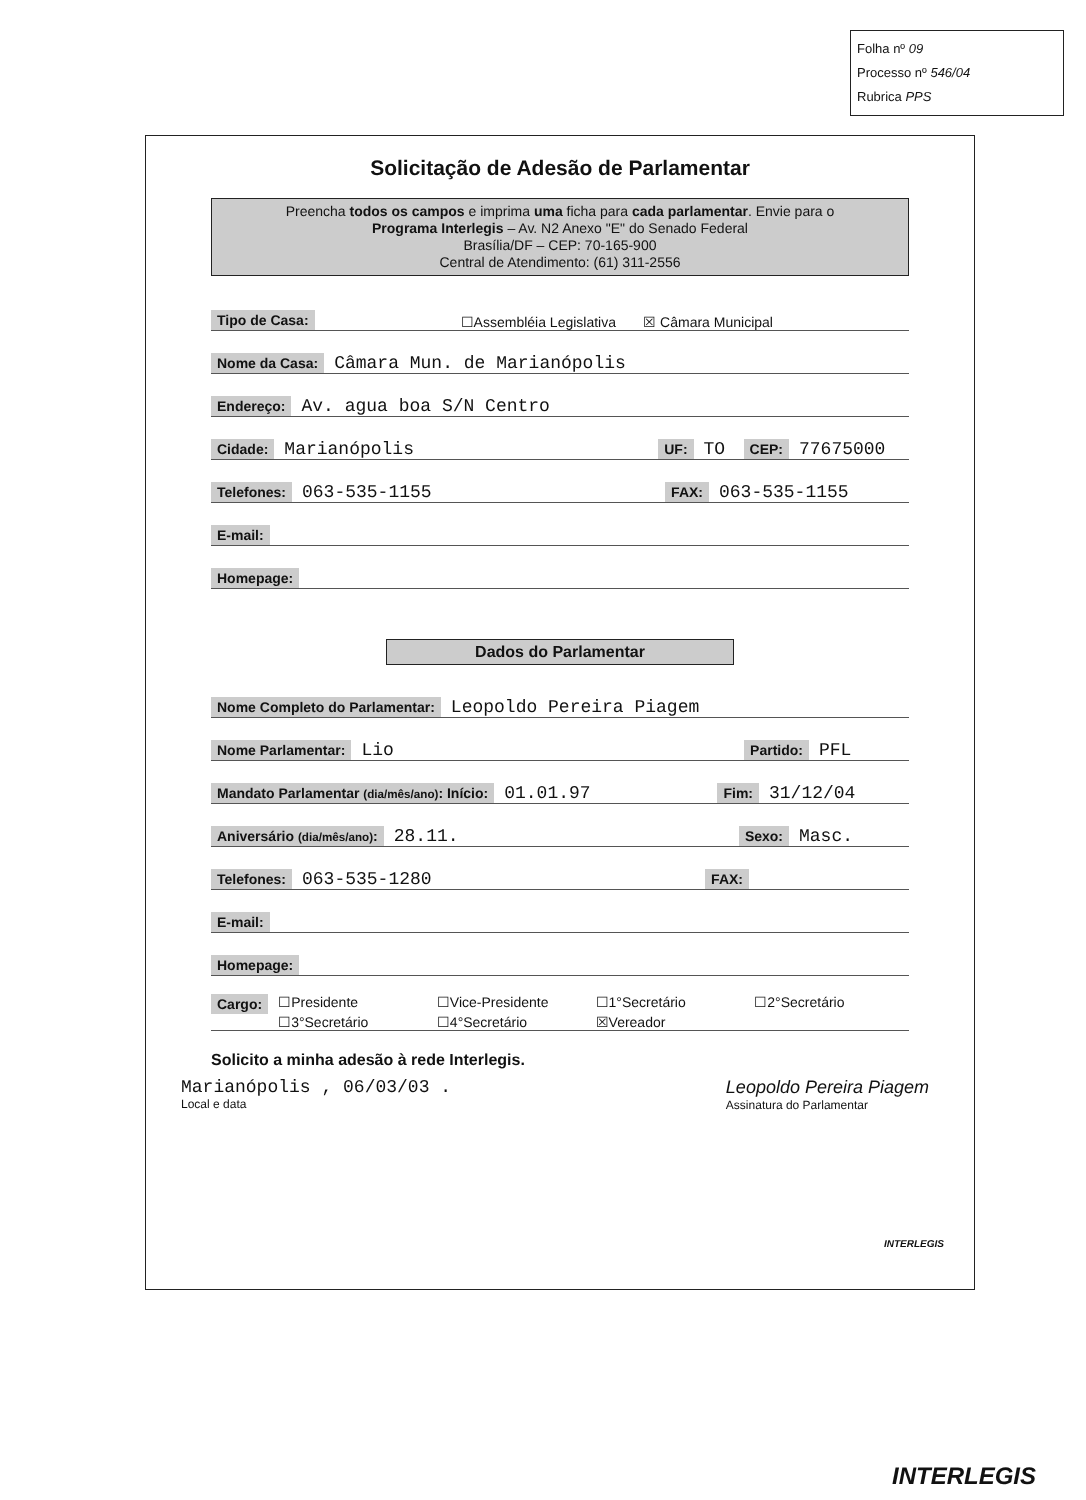Folha nº 09
Processo nº 546/04
Rubrica PPS
Solicitação de Adesão de Parlamentar
Preencha todos os campos e imprima uma ficha para cada parlamentar. Envie para o
Programa Interlegis – Av. N2 Anexo "E" do Senado Federal
Brasília/DF – CEP: 70-165-900
Central de Atendimento: (61) 311-2556
Tipo de Casa: ☐Assembléia Legislativa ☒ Câmara Municipal
Nome da Casa: Câmara Mun. de Marianópolis
Endereço: Av. agua boa S/N Centro
Cidade: Marianópolis UF: TO CEP: 77675000
Telefones: 063-535-1155 FAX: 063-535-1155
E-mail:
Homepage:
Dados do Parlamentar
Nome Completo do Parlamentar: Leopoldo Pereira Piagem
Nome Parlamentar: Lio Partido: PFL
Mandato Parlamentar (dia/mês/ano): Início: 01.01.97 Fim: 31/12/04
Aniversário (dia/mês/ano): 28.11. Sexo: Masc.
Telefones: 063-535-1280 FAX:
E-mail:
Homepage:
Cargo: ☐Presidente ☐Vice-Presidente ☐1°Secretário ☐2°Secretário ☐3°Secretário ☐4°Secretário ☒Vereador
Solicito a minha adesão à rede Interlegis.
Marianópolis , 06/03/03 .
Local e data
Leopoldo Pereira Piagem
Assinatura do Parlamentar
INTERLEGIS
INTERLEGIS